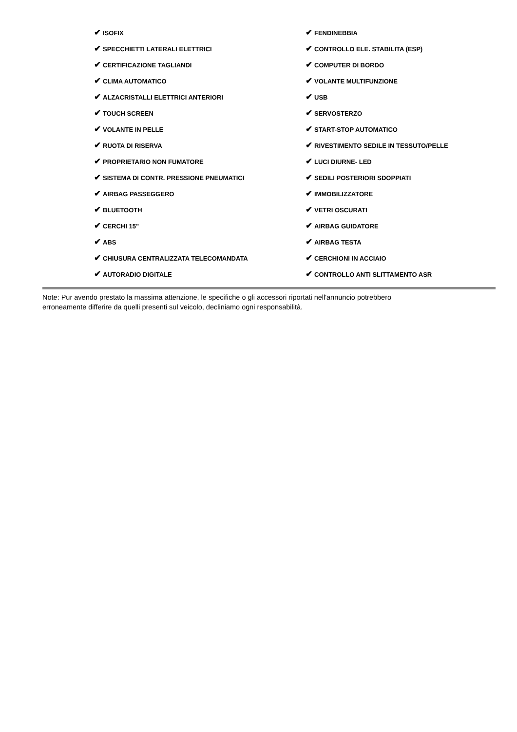✔ ISOFIX
✔ SPECCHIETTI LATERALI ELETTRICI
✔ CERTIFICAZIONE TAGLIANDI
✔ CLIMA AUTOMATICO
✔ ALZACRISTALLI ELETTRICI ANTERIORI
✔ TOUCH SCREEN
✔ VOLANTE IN PELLE
✔ RUOTA DI RISERVA
✔ PROPRIETARIO NON FUMATORE
✔ SISTEMA DI CONTR. PRESSIONE PNEUMATICI
✔ AIRBAG PASSEGGERO
✔ BLUETOOTH
✔ CERCHI 15"
✔ ABS
✔ CHIUSURA CENTRALIZZATA TELECOMANDATA
✔ AUTORADIO DIGITALE
✔ FENDINEBBIA
✔ CONTROLLO ELE. STABILITA (ESP)
✔ COMPUTER DI BORDO
✔ VOLANTE MULTIFUNZIONE
✔ USB
✔ SERVOSTERZO
✔ START-STOP AUTOMATICO
✔ RIVESTIMENTO SEDILE IN TESSUTO/PELLE
✔ LUCI DIURNE- LED
✔ SEDILI POSTERIORI SDOPPIATI
✔ IMMOBILIZZATORE
✔ VETRI OSCURATI
✔ AIRBAG GUIDATORE
✔ AIRBAG TESTA
✔ CERCHIONI IN ACCIAIO
✔ CONTROLLO ANTI SLITTAMENTO ASR
Note: Pur avendo prestato la massima attenzione, le specifiche o gli accessori riportati nell'annuncio potrebbero erroneamente differire da quelli presenti sul veicolo, decliniamo ogni responsabilità.